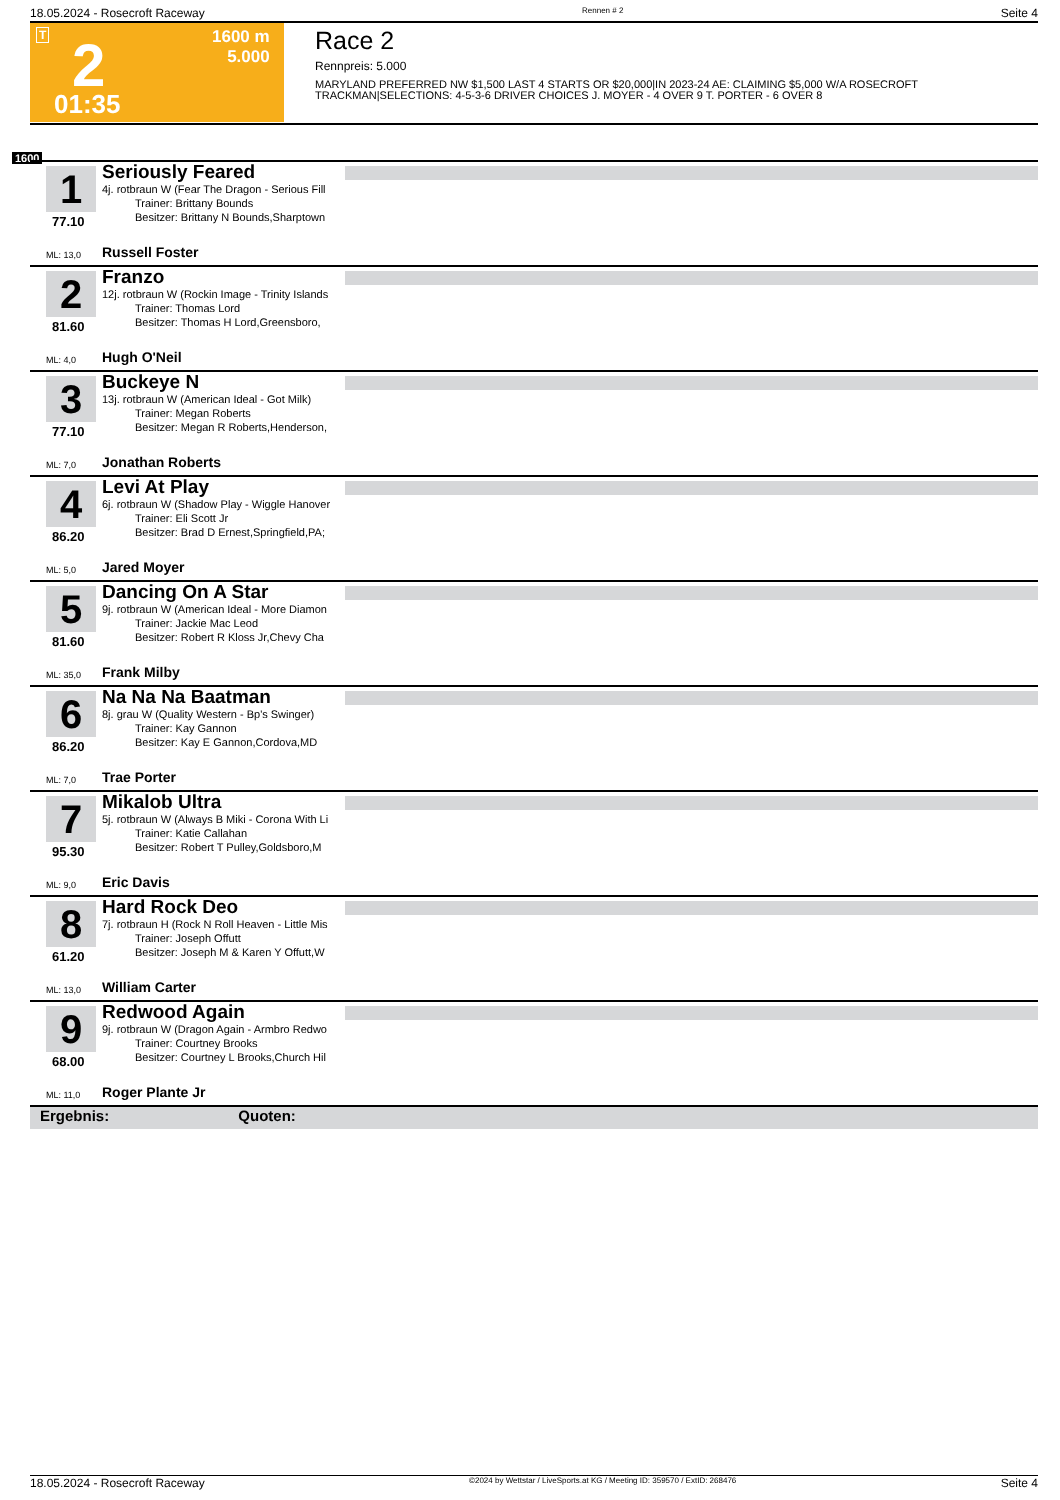18.05.2024 - Rosecroft Raceway Rennen # 2 Seite 4
T 2
1600 m
5.000
01:35
Race 2
Rennpreis: 5.000
MARYLAND PREFERRED NW $1,500 LAST 4 STARTS OR $20,000|IN 2023-24 AE: CLAIMING $5,000 W/A ROSECROFT TRACKMAN|SELECTIONS: 4-5-3-6 DRIVER CHOICES J. MOYER - 4 OVER 9 T. PORTER - 6 OVER 8
1600
1
77.10
Seriously Feared
4j. rotbraun W (Fear The Dragon - Serious Fill
   Trainer: Brittany Bounds
   Besitzer: Brittany N Bounds,Sharptown
ML: 13,0 Russell Foster
2
81.60
Franzo
12j. rotbraun W (Rockin Image - Trinity Islands
   Trainer: Thomas Lord
   Besitzer: Thomas H Lord,Greensboro,
ML: 4,0 Hugh O'Neil
3
77.10
Buckeye N
13j. rotbraun W (American Ideal - Got Milk)
   Trainer: Megan Roberts
   Besitzer: Megan R Roberts,Henderson,
ML: 7,0 Jonathan Roberts
4
86.20
Levi At Play
6j. rotbraun W (Shadow Play - Wiggle Hanover
   Trainer: Eli Scott Jr
   Besitzer: Brad D Ernest,Springfield,PA;
ML: 5,0 Jared Moyer
5
81.60
Dancing On A Star
9j. rotbraun W (American Ideal - More Diamon
   Trainer: Jackie Mac Leod
   Besitzer: Robert R Kloss Jr,Chevy Cha
ML: 35,0 Frank Milby
6
86.20
Na Na Na Baatman
8j. grau W (Quality Western - Bp's Swinger)
   Trainer: Kay Gannon
   Besitzer: Kay E Gannon,Cordova,MD
ML: 7,0 Trae Porter
7
95.30
Mikalob Ultra
5j. rotbraun W (Always B Miki - Corona With Li
   Trainer: Katie Callahan
   Besitzer: Robert T Pulley,Goldsboro,M
ML: 9,0 Eric Davis
8
61.20
Hard Rock Deo
7j. rotbraun H (Rock N Roll Heaven - Little Mis
   Trainer: Joseph Offutt
   Besitzer: Joseph M & Karen Y Offutt,W
ML: 13,0 William Carter
9
68.00
Redwood Again
9j. rotbraun W (Dragon Again - Armbro Redwo
   Trainer: Courtney Brooks
   Besitzer: Courtney L Brooks,Church Hil
ML: 11,0 Roger Plante Jr
Ergebnis: Quoten:
18.05.2024 - Rosecroft Raceway ©2024 by Wettstar / LiveSports.at KG / Meeting ID: 359570 / ExtID: 268476 Seite 4